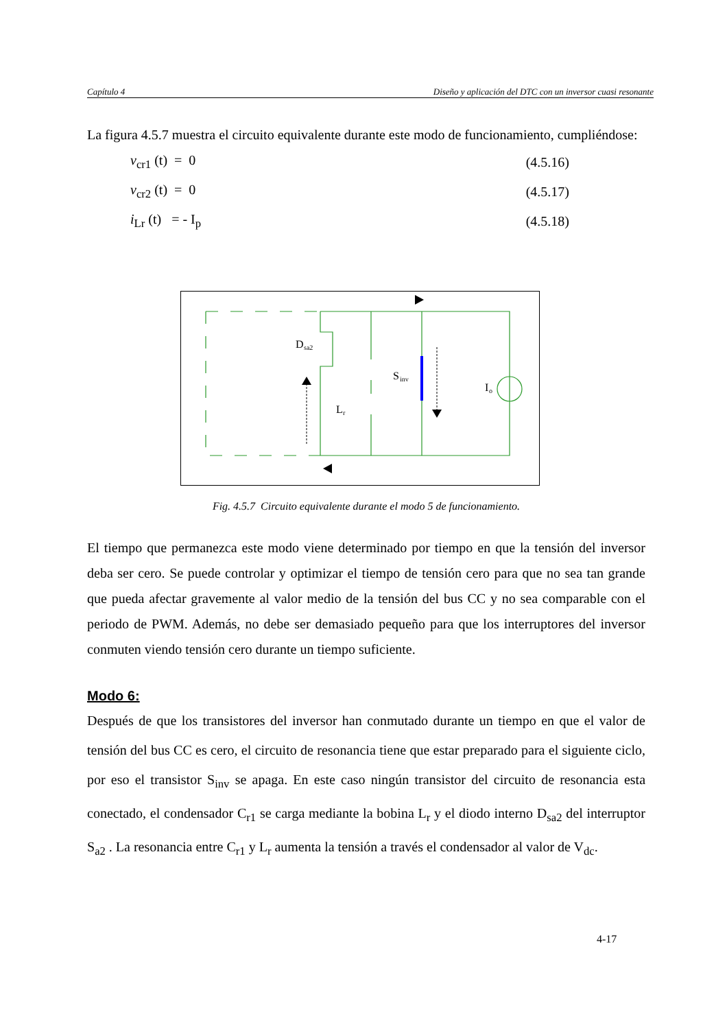Capítulo 4 Diseño y aplicación del DTC con un inversor cuasi resonante
La figura 4.5.7 muestra el circuito equivalente durante este modo de funcionamiento, cumpliéndose:
v<sub>cr1</sub> (t) = 0 (4.5.16)
v<sub>cr2</sub> (t) = 0 (4.5.17)
i<sub>Lr</sub> (t) = - I<sub>p</sub> (4.5.18)
D
sa2
L
r
S
inv
I
o
Fig. 4.5.7 Circuito equivalente durante el modo 5 de funcionamiento.
El tiempo que permanezca este modo viene determinado por tiempo en que la tensión del inversor deba ser cero. Se puede controlar y optimizar el tiempo de tensión cero para que no sea tan grande que pueda afectar gravemente al valor medio de la tensión del bus CC y no sea comparable con el periodo de PWM. Además, no debe ser demasiado pequeño para que los interruptores del inversor conmuten viendo tensión cero durante un tiempo suficiente.
Modo 6:
Después de que los transistores del inversor han conmutado durante un tiempo en que el valor de tensión del bus CC es cero, el circuito de resonancia tiene que estar preparado para el siguiente ciclo, por eso el transistor S<sub>inv</sub> se apaga. En este caso ningún transistor del circuito de resonancia esta conectado, el condensador C<sub>r1</sub> se carga mediante la bobina L<sub>r</sub> y el diodo interno D<sub>sa2</sub> del interruptor S<sub>a2</sub> . La resonancia entre C<sub>r1</sub> y L<sub>r</sub> aumenta la tensión a través el condensador al valor de V<sub>dc</sub>.
4-17